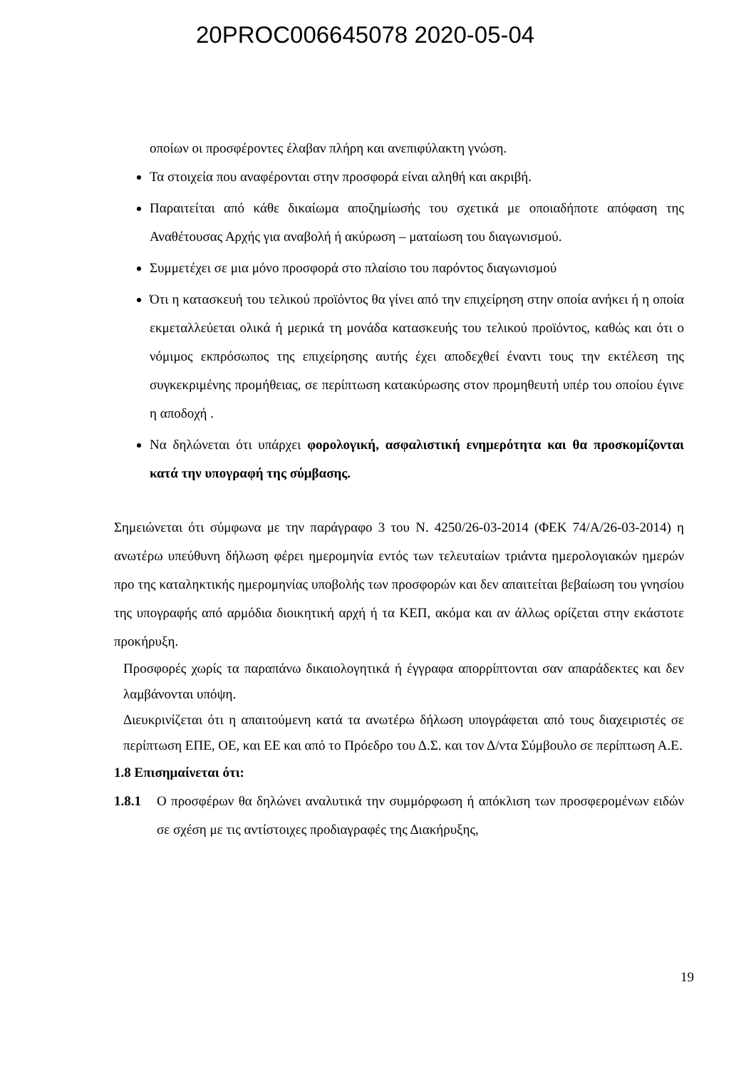20PROC006645078 2020-05-04
οποίων οι προσφέροντες έλαβαν πλήρη και ανεπιφύλακτη γνώση.
Τα στοιχεία που αναφέρονται στην προσφορά είναι αληθή και ακριβή.
Παραιτείται από κάθε δικαίωμα αποζημίωσής του σχετικά με οποιαδήποτε απόφαση της Αναθέτουσας Αρχής για αναβολή ή ακύρωση – ματαίωση του διαγωνισμού.
Συμμετέχει σε μια μόνο προσφορά στο πλαίσιο του παρόντος διαγωνισμού
Ότι η κατασκευή του τελικού προϊόντος θα γίνει από την επιχείρηση στην οποία ανήκει ή η οποία εκμεταλλεύεται ολικά ή μερικά τη μονάδα κατασκευής του τελικού προϊόντος, καθώς και ότι ο νόμιμος εκπρόσωπος της επιχείρησης αυτής έχει αποδεχθεί έναντι τους την εκτέλεση της συγκεκριμένης προμήθειας, σε περίπτωση κατακύρωσης στον προμηθευτή υπέρ του οποίου έγινε η αποδοχή .
Να δηλώνεται ότι υπάρχει φορολογική, ασφαλιστική ενημερότητα και θα προσκομίζονται κατά την υπογραφή της σύμβασης.
Σημειώνεται ότι σύμφωνα με την παράγραφο 3 του Ν. 4250/26-03-2014 (ΦΕΚ 74/Α/26-03-2014) η ανωτέρω υπεύθυνη δήλωση φέρει ημερομηνία εντός των τελευταίων τριάντα ημερολογιακών ημερών προ της καταληκτικής ημερομηνίας υποβολής των προσφορών και δεν απαιτείται βεβαίωση του γνησίου της υπογραφής από αρμόδια διοικητική αρχή ή τα ΚΕΠ, ακόμα και αν άλλως ορίζεται στην εκάστοτε προκήρυξη.
Προσφορές χωρίς τα παραπάνω δικαιολογητικά ή έγγραφα απορρίπτονται σαν απαράδεκτες και δεν λαμβάνονται υπόψη.
Διευκρινίζεται ότι η απαιτούμενη κατά τα ανωτέρω δήλωση υπογράφεται από τους διαχειριστές σε περίπτωση ΕΠΕ, ΟΕ, και ΕΕ και από το Πρόεδρο του Δ.Σ. και τον Δ/ντα Σύμβουλο σε περίπτωση Α.Ε.
1.8 Επισημαίνεται ότι:
1.8.1
Ο προσφέρων θα δηλώνει αναλυτικά την συμμόρφωση ή απόκλιση των προσφερομένων ειδών σε σχέση με τις αντίστοιχες προδιαγραφές της Διακήρυξης,
19